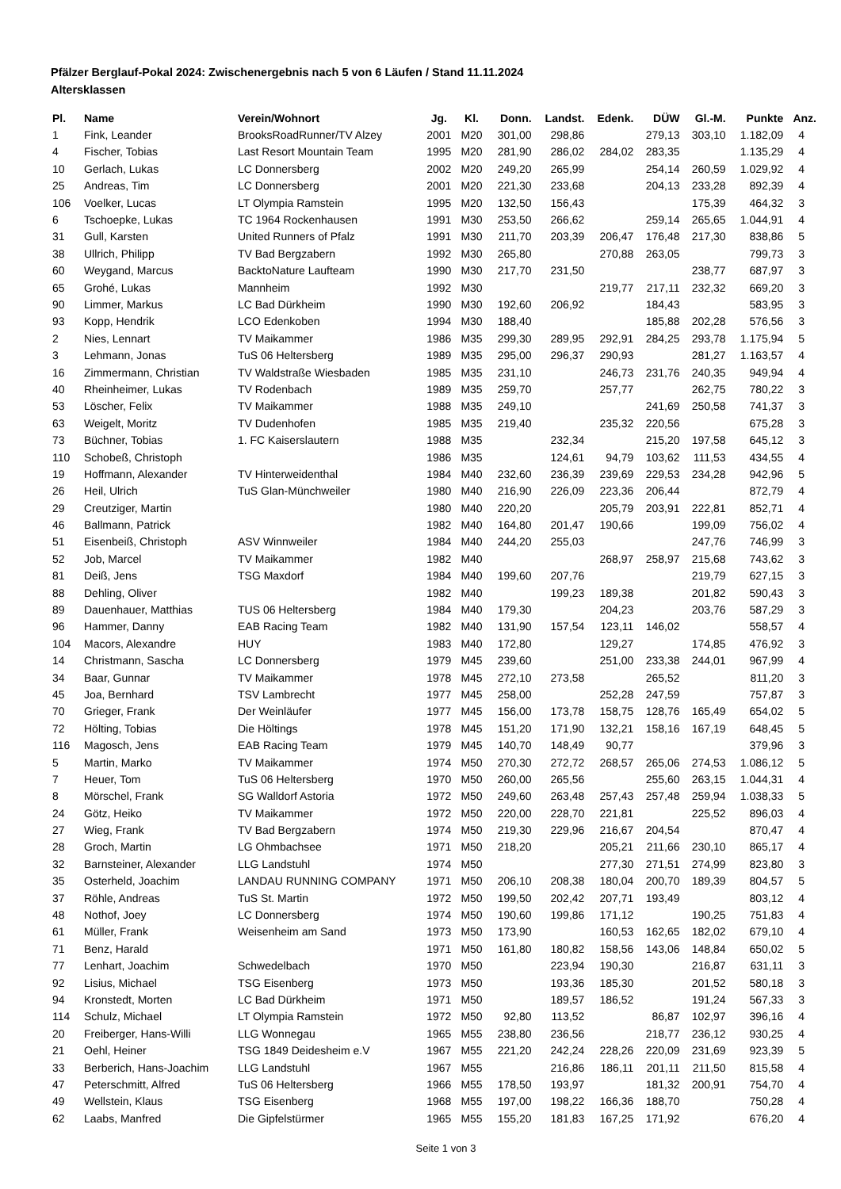Pfälzer Berglauf-Pokal 2024: Zwischenergebnis nach 5 von 6 Läufen / Stand 11.11.2024
Altersklassen
| Pl. | Name | Verein/Wohnort | Jg. | Kl. | Donn. | Landst. | Edenk. | DÜW | Gl.-M. | Punkte | Anz. |
| --- | --- | --- | --- | --- | --- | --- | --- | --- | --- | --- | --- |
| 1 | Fink, Leander | BrooksRoadRunner/TV Alzey | 2001 | M20 | 301,00 | 298,86 | | 279,13 | 303,10 | 1.182,09 | 4 |
| 4 | Fischer, Tobias | Last Resort Mountain Team | 1995 | M20 | 281,90 | 286,02 | 284,02 | 283,35 | | 1.135,29 | 4 |
| 10 | Gerlach, Lukas | LC Donnersberg | 2002 | M20 | 249,20 | 265,99 | | 254,14 | 260,59 | 1.029,92 | 4 |
| 25 | Andreas, Tim | LC Donnersberg | 2001 | M20 | 221,30 | 233,68 | | 204,13 | 233,28 | 892,39 | 4 |
| 106 | Voelker, Lucas | LT Olympia Ramstein | 1995 | M20 | 132,50 | 156,43 | | | 175,39 | 464,32 | 3 |
| 6 | Tschoepke, Lukas | TC 1964 Rockenhausen | 1991 | M30 | 253,50 | 266,62 | | 259,14 | 265,65 | 1.044,91 | 4 |
| 31 | Gull, Karsten | United Runners of Pfalz | 1991 | M30 | 211,70 | 203,39 | 206,47 | 176,48 | 217,30 | 838,86 | 5 |
| 38 | Ullrich, Philipp | TV Bad Bergzabern | 1992 | M30 | 265,80 | | 270,88 | 263,05 | | 799,73 | 3 |
| 60 | Weygand, Marcus | BacktoNature Laufteam | 1990 | M30 | 217,70 | 231,50 | | | 238,77 | 687,97 | 3 |
| 65 | Grohé, Lukas | Mannheim | 1992 | M30 | | | 219,77 | 217,11 | 232,32 | 669,20 | 3 |
| 90 | Limmer, Markus | LC Bad Dürkheim | 1990 | M30 | 192,60 | 206,92 | | 184,43 | | 583,95 | 3 |
| 93 | Kopp, Hendrik | LCO Edenkoben | 1994 | M30 | 188,40 | | | 185,88 | 202,28 | 576,56 | 3 |
| 2 | Nies, Lennart | TV Maikammer | 1986 | M35 | 299,30 | 289,95 | 292,91 | 284,25 | 293,78 | 1.175,94 | 5 |
| 3 | Lehmann, Jonas | TuS 06 Heltersberg | 1989 | M35 | 295,00 | 296,37 | 290,93 | | 281,27 | 1.163,57 | 4 |
| 16 | Zimmermann, Christian | TV Waldstraße Wiesbaden | 1985 | M35 | 231,10 | | 246,73 | 231,76 | 240,35 | 949,94 | 4 |
| 40 | Rheinheimer, Lukas | TV Rodenbach | 1989 | M35 | 259,70 | | 257,77 | | 262,75 | 780,22 | 3 |
| 53 | Löscher, Felix | TV Maikammer | 1988 | M35 | 249,10 | | | 241,69 | 250,58 | 741,37 | 3 |
| 63 | Weigelt, Moritz | TV Dudenhofen | 1985 | M35 | 219,40 | | 235,32 | 220,56 | | 675,28 | 3 |
| 73 | Büchner, Tobias | 1. FC Kaiserslautern | 1988 | M35 | | 232,34 | | 215,20 | 197,58 | 645,12 | 3 |
| 110 | Schobeß, Christoph | | 1986 | M35 | | 124,61 | 94,79 | 103,62 | 111,53 | 434,55 | 4 |
| 19 | Hoffmann, Alexander | TV Hinterweidenthal | 1984 | M40 | 232,60 | 236,39 | 239,69 | 229,53 | 234,28 | 942,96 | 5 |
| 26 | Heil, Ulrich | TuS Glan-Münchweiler | 1980 | M40 | 216,90 | 226,09 | 223,36 | 206,44 | | 872,79 | 4 |
| 29 | Creutziger, Martin | | 1980 | M40 | 220,20 | | 205,79 | 203,91 | 222,81 | 852,71 | 4 |
| 46 | Ballmann, Patrick | | 1982 | M40 | 164,80 | 201,47 | 190,66 | | 199,09 | 756,02 | 4 |
| 51 | Eisenbeiß, Christoph | ASV Winnweiler | 1984 | M40 | 244,20 | 255,03 | | | 247,76 | 746,99 | 3 |
| 52 | Job, Marcel | TV Maikammer | 1982 | M40 | | | 268,97 | 258,97 | 215,68 | 743,62 | 3 |
| 81 | Deiß, Jens | TSG Maxdorf | 1984 | M40 | 199,60 | 207,76 | | | 219,79 | 627,15 | 3 |
| 88 | Dehling, Oliver | | 1982 | M40 | | 199,23 | 189,38 | | 201,82 | 590,43 | 3 |
| 89 | Dauenhauer, Matthias | TUS 06 Heltersberg | 1984 | M40 | 179,30 | | 204,23 | | 203,76 | 587,29 | 3 |
| 96 | Hammer, Danny | EAB Racing Team | 1982 | M40 | 131,90 | 157,54 | 123,11 | 146,02 | | 558,57 | 4 |
| 104 | Macors, Alexandre | HUY | 1983 | M40 | 172,80 | | 129,27 | | 174,85 | 476,92 | 3 |
| 14 | Christmann, Sascha | LC Donnersberg | 1979 | M45 | 239,60 | | 251,00 | 233,38 | 244,01 | 967,99 | 4 |
| 34 | Baar, Gunnar | TV Maikammer | 1978 | M45 | 272,10 | 273,58 | | 265,52 | | 811,20 | 3 |
| 45 | Joa, Bernhard | TSV Lambrecht | 1977 | M45 | 258,00 | | 252,28 | 247,59 | | 757,87 | 3 |
| 70 | Grieger, Frank | Der Weinläufer | 1977 | M45 | 156,00 | 173,78 | 158,75 | 128,76 | 165,49 | 654,02 | 5 |
| 72 | Hölting, Tobias | Die Höltings | 1978 | M45 | 151,20 | 171,90 | 132,21 | 158,16 | 167,19 | 648,45 | 5 |
| 116 | Magosch, Jens | EAB Racing Team | 1979 | M45 | 140,70 | 148,49 | 90,77 | | | 379,96 | 3 |
| 5 | Martin, Marko | TV Maikammer | 1974 | M50 | 270,30 | 272,72 | 268,57 | 265,06 | 274,53 | 1.086,12 | 5 |
| 7 | Heuer, Tom | TuS 06 Heltersberg | 1970 | M50 | 260,00 | 265,56 | | 255,60 | 263,15 | 1.044,31 | 4 |
| 8 | Mörschel, Frank | SG Walldorf Astoria | 1972 | M50 | 249,60 | 263,48 | 257,43 | 257,48 | 259,94 | 1.038,33 | 5 |
| 24 | Götz, Heiko | TV Maikammer | 1972 | M50 | 220,00 | 228,70 | 221,81 | | 225,52 | 896,03 | 4 |
| 27 | Wieg, Frank | TV Bad Bergzabern | 1974 | M50 | 219,30 | 229,96 | 216,67 | 204,54 | | 870,47 | 4 |
| 28 | Groch, Martin | LG Ohmbachsee | 1971 | M50 | 218,20 | | 205,21 | 211,66 | 230,10 | 865,17 | 4 |
| 32 | Barnsteiner, Alexander | LLG Landstuhl | 1974 | M50 | | | 277,30 | 271,51 | 274,99 | 823,80 | 3 |
| 35 | Osterheld, Joachim | LANDAU RUNNING COMPANY | 1971 | M50 | 206,10 | 208,38 | 180,04 | 200,70 | 189,39 | 804,57 | 5 |
| 37 | Röhle, Andreas | TuS St. Martin | 1972 | M50 | 199,50 | 202,42 | 207,71 | 193,49 | | 803,12 | 4 |
| 48 | Nothof, Joey | LC Donnersberg | 1974 | M50 | 190,60 | 199,86 | 171,12 | | 190,25 | 751,83 | 4 |
| 61 | Müller, Frank | Weisenheim am Sand | 1973 | M50 | 173,90 | | 160,53 | 162,65 | 182,02 | 679,10 | 4 |
| 71 | Benz, Harald | | 1971 | M50 | 161,80 | 180,82 | 158,56 | 143,06 | 148,84 | 650,02 | 5 |
| 77 | Lenhart, Joachim | Schwedelbach | 1970 | M50 | | 223,94 | 190,30 | | 216,87 | 631,11 | 3 |
| 92 | Lisius, Michael | TSG Eisenberg | 1973 | M50 | | 193,36 | 185,30 | | 201,52 | 580,18 | 3 |
| 94 | Kronstedt, Morten | LC Bad Dürkheim | 1971 | M50 | | 189,57 | 186,52 | | 191,24 | 567,33 | 3 |
| 114 | Schulz, Michael | LT Olympia Ramstein | 1972 | M50 | 92,80 | 113,52 | | 86,87 | 102,97 | 396,16 | 4 |
| 20 | Freiberger, Hans-Willi | LLG Wonnegau | 1965 | M55 | 238,80 | 236,56 | | 218,77 | 236,12 | 930,25 | 4 |
| 21 | Oehl, Heiner | TSG 1849 Deidesheim e.V | 1967 | M55 | 221,20 | 242,24 | 228,26 | 220,09 | 231,69 | 923,39 | 5 |
| 33 | Berberich, Hans-Joachim | LLG Landstuhl | 1967 | M55 | | 216,86 | 186,11 | 201,11 | 211,50 | 815,58 | 4 |
| 47 | Peterschmitt, Alfred | TuS 06 Heltersberg | 1966 | M55 | 178,50 | 193,97 | | 181,32 | 200,91 | 754,70 | 4 |
| 49 | Wellstein, Klaus | TSG Eisenberg | 1968 | M55 | 197,00 | 198,22 | 166,36 | 188,70 | | 750,28 | 4 |
| 62 | Laabs, Manfred | Die Gipfelstürmer | 1965 | M55 | 155,20 | 181,83 | 167,25 | 171,92 | | 676,20 | 4 |
Seite 1 von 3